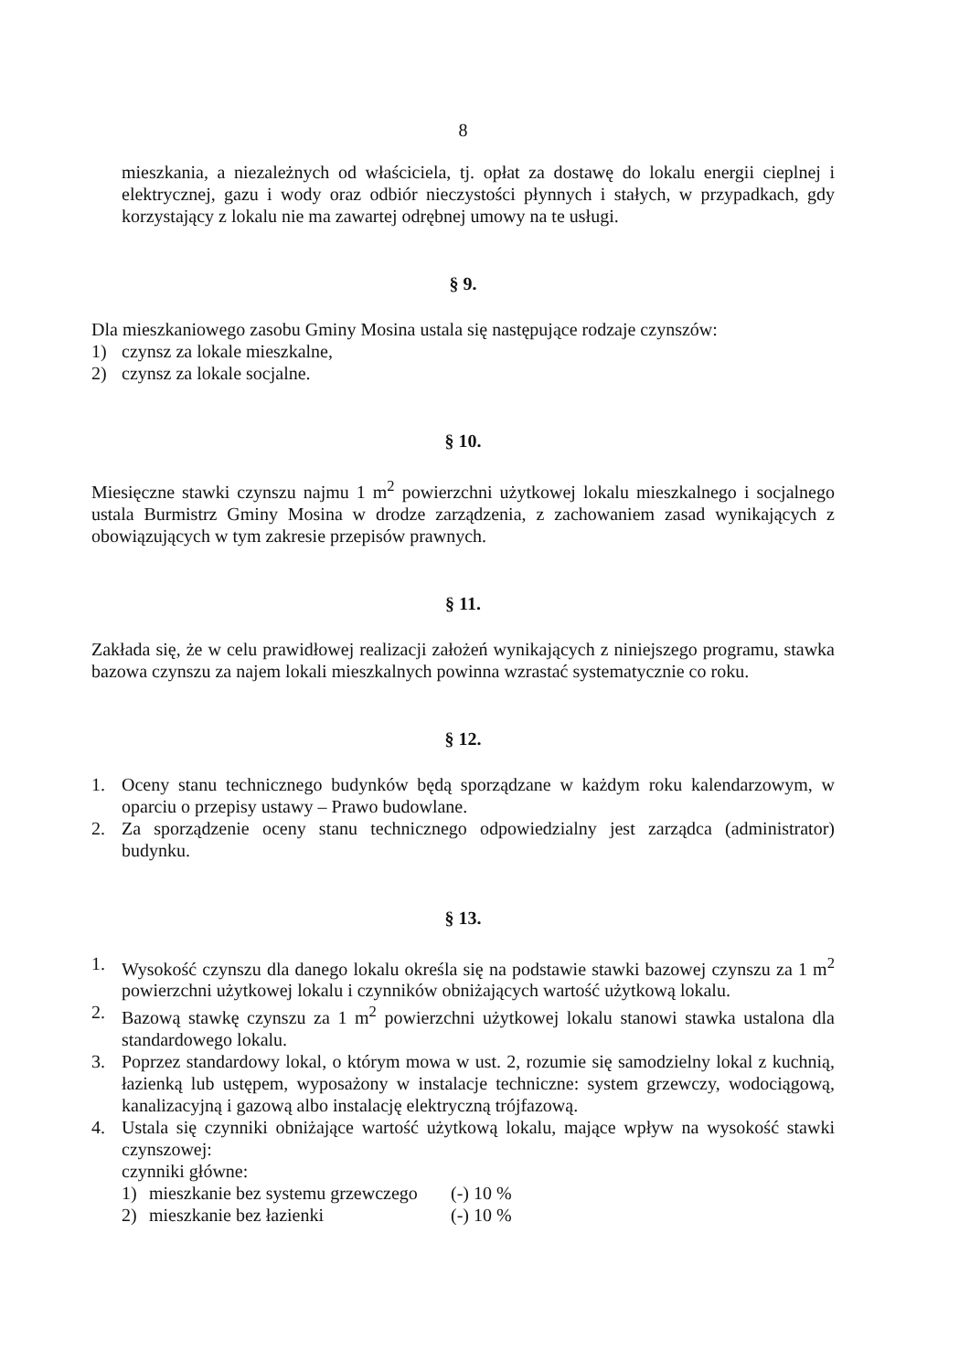8
mieszkania, a niezależnych od właściciela, tj. opłat za dostawę do lokalu energii cieplnej i elektrycznej, gazu i wody oraz odbiór nieczystości płynnych i stałych, w przypadkach, gdy korzystający z lokalu nie ma zawartej odrębnej umowy na te usługi.
§ 9.
Dla mieszkaniowego zasobu Gminy Mosina ustala się następujące rodzaje czynszów:
1) czynsz za lokale mieszkalne,
2) czynsz za lokale socjalne.
§ 10.
Miesięczne stawki czynszu najmu 1 m<sup>2</sup> powierzchni użytkowej lokalu mieszkalnego i socjalnego ustala Burmistrz Gminy Mosina w drodze zarządzenia, z zachowaniem zasad wynikających z obowiązujących w tym zakresie przepisów prawnych.
§ 11.
Zakłada się, że w celu prawidłowej realizacji założeń wynikających z niniejszego programu, stawka bazowa czynszu za najem lokali mieszkalnych powinna wzrastać systematycznie co roku.
§ 12.
1. Oceny stanu technicznego budynków będą sporządzane w każdym roku kalendarzowym, w oparciu o przepisy ustawy – Prawo budowlane.
2. Za sporządzenie oceny stanu technicznego odpowiedzialny jest zarządca (administrator) budynku.
§ 13.
1. Wysokość czynszu dla danego lokalu określa się na podstawie stawki bazowej czynszu za 1 m<sup>2</sup> powierzchni użytkowej lokalu i czynników obniżających wartość użytkową lokalu.
2. Bazową stawkę czynszu za 1 m<sup>2</sup> powierzchni użytkowej lokalu stanowi stawka ustalona dla standardowego lokalu.
3. Poprzez standardowy lokal, o którym mowa w ust. 2, rozumie się samodzielny lokal z kuchnią, łazienką lub ustępem, wyposażony w instalacje techniczne: system grzewczy, wodociągową, kanalizacyjną i gazową albo instalację elektryczną trójfazową.
4. Ustala się czynniki obniżające wartość użytkową lokalu, mające wpływ na wysokość stawki czynszowej:
czynniki główne:
1) mieszkanie bez systemu grzewczego (-) 10 %
2) mieszkanie bez łazienki (-) 10 %